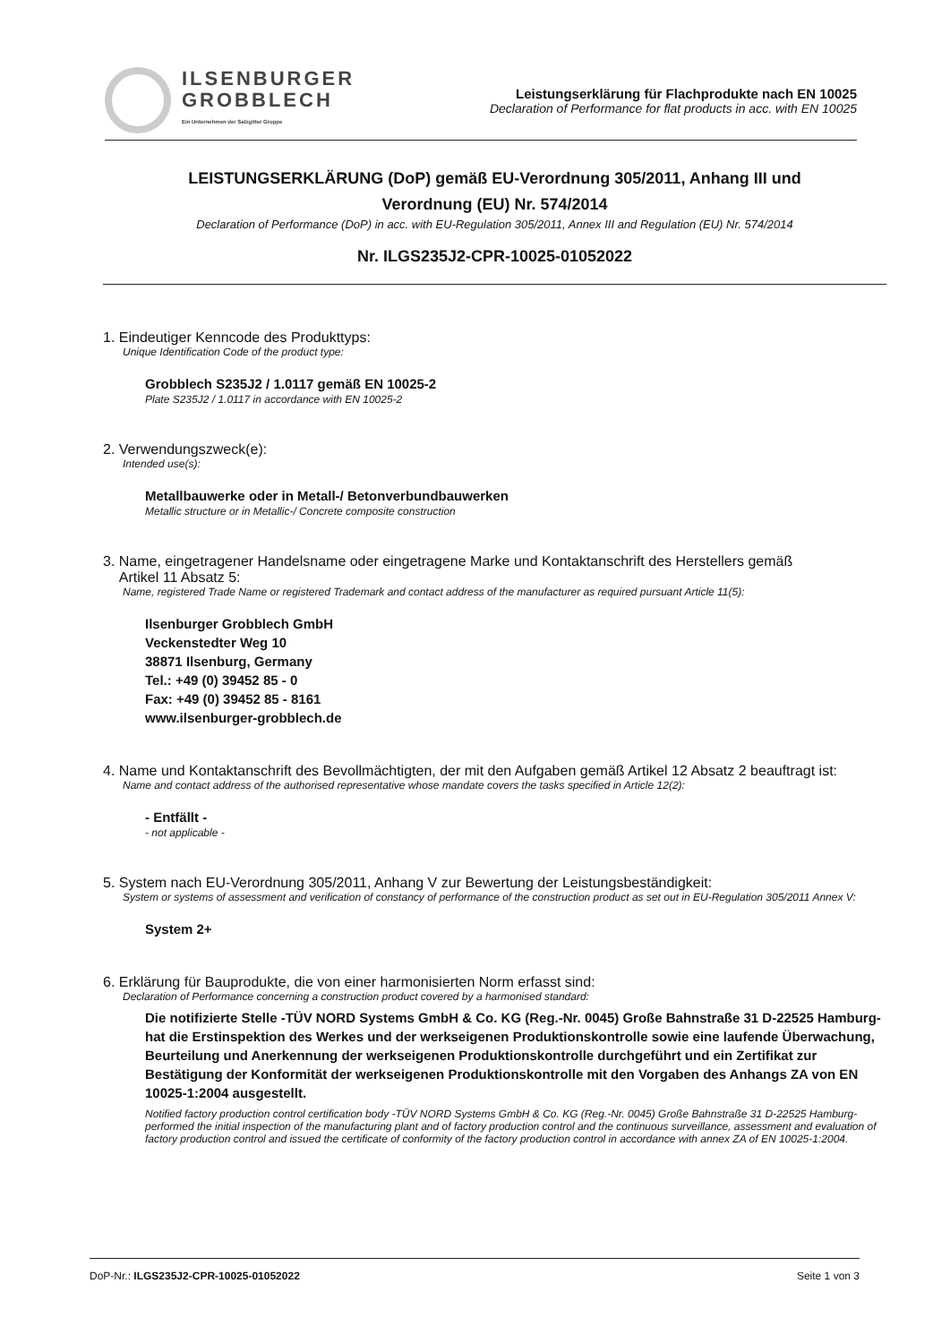ILSENBURGER
GROBBLECH
Ein Unternehmen der Salzgitter Gruppe
Leistungserklärung für Flachprodukte nach EN 10025
Declaration of Performance for flat products in acc. with EN 10025
LEISTUNGSERKLÄRUNG (DoP) gemäß EU-Verordnung 305/2011, Anhang III und
Verordnung (EU) Nr. 574/2014
Declaration of Performance (DoP) in acc. with EU-Regulation 305/2011, Annex III and Regulation (EU) Nr. 574/2014
Nr. ILGS235J2-CPR-10025-01052022
1. Eindeutiger Kenncode des Produkttyps:
Unique Identification Code of the product type:
Grobblech S235J2 / 1.0117 gemäß EN 10025-2
Plate S235J2 / 1.0117 in accordance with EN 10025-2
2. Verwendungszweck(e):
Intended use(s):
Metallbauwerke oder in Metall-/ Betonverbundbauwerken
Metallic structure or in Metallic-/ Concrete composite construction
3. Name, eingetragener Handelsname oder eingetragene Marke und Kontaktanschrift des Herstellers gemäß
Artikel 11 Absatz 5:
Name, registered Trade Name or registered Trademark and contact address of the manufacturer as required pursuant Article 11(5):
Ilsenburger Grobblech GmbH
Veckenstedter Weg 10
38871 Ilsenburg, Germany
Tel.: +49 (0) 39452 85 - 0
Fax: +49 (0) 39452 85 - 8161
www.ilsenburger-grobblech.de
4. Name und Kontaktanschrift des Bevollmächtigten, der mit den Aufgaben gemäß Artikel 12 Absatz 2 beauftragt ist:
Name and contact address of the authorised representative whose mandate covers the tasks specified in Article 12(2):
- Entfällt -
- not applicable -
5. System nach EU-Verordnung 305/2011, Anhang V zur Bewertung der Leistungsbeständigkeit:
System or systems of assessment and verification of constancy of performance of the construction product as set out in EU-Regulation 305/2011 Annex V:
System 2+
6. Erklärung für Bauprodukte, die von einer harmonisierten Norm erfasst sind:
Declaration of Performance concerning a construction product covered by a harmonised standard:
Die notifizierte Stelle -TÜV NORD Systems GmbH & Co. KG (Reg.-Nr. 0045) Große Bahnstraße 31 D-22525 Hamburg- hat die Erstinspektion des Werkes und der werkseigenen Produktionskontrolle sowie eine laufende Überwachung, Beurteilung und Anerkennung der werkseigenen Produktionskontrolle durchgeführt und ein Zertifikat zur Bestätigung der Konformität der werkseigenen Produktionskontrolle mit den Vorgaben des Anhangs ZA von EN 10025-1:2004 ausgestellt.
Notified factory production control certification body -TÜV NORD Systems GmbH & Co. KG (Reg.-Nr. 0045) Große Bahnstraße 31 D-22525 Hamburg- performed the initial inspection of the manufacturing plant and of factory production control and the continuous surveillance, assessment and evaluation of factory production control and issued the certificate of conformity of the factory production control in accordance with annex ZA of EN 10025-1:2004.
DoP-Nr.: ILGS235J2-CPR-10025-01052022 Seite 1 von 3